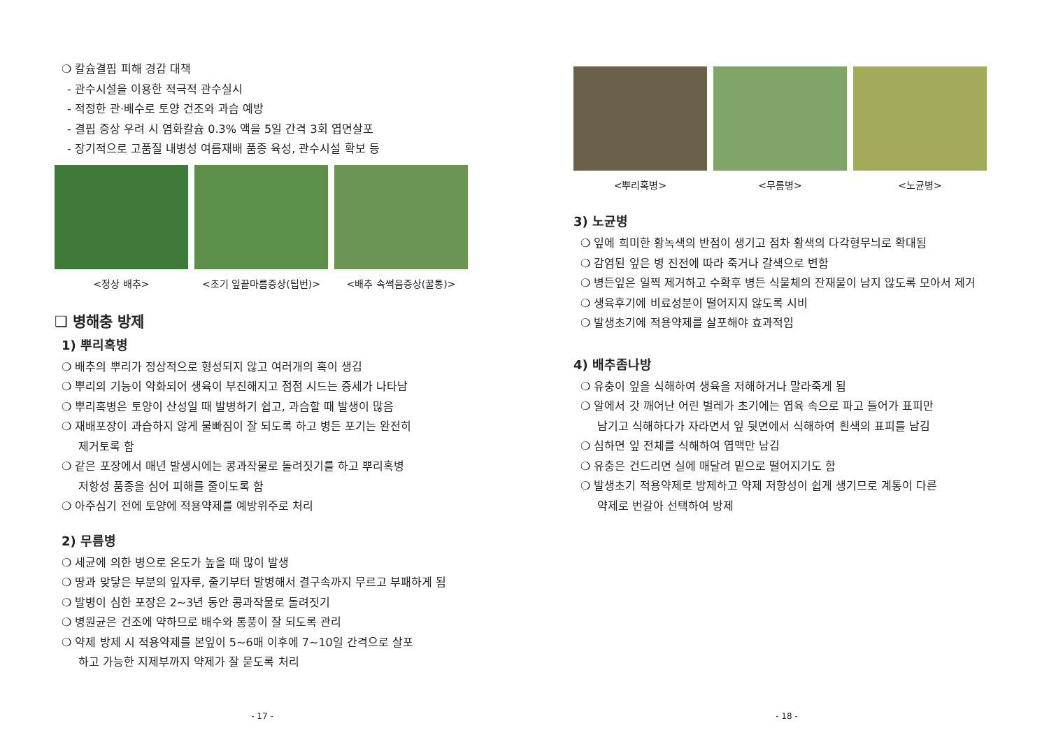❍ 칼슘결핍 피해 경감 대책
- 관수시설을 이용한 적극적 관수실시
- 적정한 관·배수로 토양 건조와 과습 예방
- 결핍 증상 우려 시 염화칼슘 0.3% 액을 5일 간격 3회 엽면살포
- 장기적으로 고품질 내병성 여름재배 품종 육성, 관수시설 확보 등
<정상 배추> <초기 잎끝마름증상(팁번)> <배추 속썩음증상(꿀통)>
❑ 병해충 방제
1) 뿌리혹병
❍ 배추의 뿌리가 정상적으로 형성되지 않고 여러개의 혹이 생김
❍ 뿌리의 기능이 약화되어 생육이 부진해지고 점점 시드는 증세가 나타남
❍ 뿌리혹병은 토양이 산성일 때 발병하기 쉽고, 과습할 때 발생이 많음
❍ 재배포장이 과습하지 않게 물빠짐이 잘 되도록 하고 병든 포기는 완전히
제거토록 함
❍ 같은 포장에서 매년 발생시에는 콩과작물로 돌려짓기를 하고 뿌리혹병
저항성 품종을 심어 피해를 줄이도록 함
❍ 아주심기 전에 토양에 적용약제를 예방위주로 처리
2) 무름병
❍ 세균에 의한 병으로 온도가 높을 때 많이 발생
❍ 땅과 맞닿은 부분의 잎자루, 줄기부터 발병해서 결구속까지 무르고 부패하게 됨
❍ 발병이 심한 포장은 2~3년 동안 콩과작물로 돌려짓기
❍ 병원균은 건조에 약하므로 배수와 통풍이 잘 되도록 관리
❍ 약제 방제 시 적용약제를 본잎이 5~6매 이후에 7~10일 간격으로 살포
하고 가능한 지제부까지 약제가 잘 묻도록 처리
- 17 -
<뿌리혹병> <무름병> <노균병>
3) 노균병
❍ 잎에 희미한 황녹색의 반점이 생기고 점차 황색의 다각형무늬로 확대됨
❍ 감염된 잎은 병 진전에 따라 죽거나 갈색으로 변함
❍ 병든잎은 일찍 제거하고 수확후 병든 식물체의 잔재물이 남지 않도록 모아서 제거
❍ 생육후기에 비료성분이 떨어지지 않도록 시비
❍ 발생초기에 적용약제를 살포해야 효과적임
4) 배추좀나방
❍ 유충이 잎을 식해하여 생육을 저해하거나 말라죽게 됨
❍ 알에서 갓 깨어난 어린 벌레가 초기에는 엽육 속으로 파고 들어가 표피만
남기고 식해하다가 자라면서 잎 뒷면에서 식해하여 흰색의 표피를 남김
❍ 심하면 잎 전체를 식해하여 엽맥만 남김
❍ 유충은 건드리면 실에 매달려 밑으로 떨어지기도 함
❍ 발생초기 적용약제로 방제하고 약제 저항성이 쉽게 생기므로 계통이 다른
약제로 번갈아 선택하여 방제
- 18 -